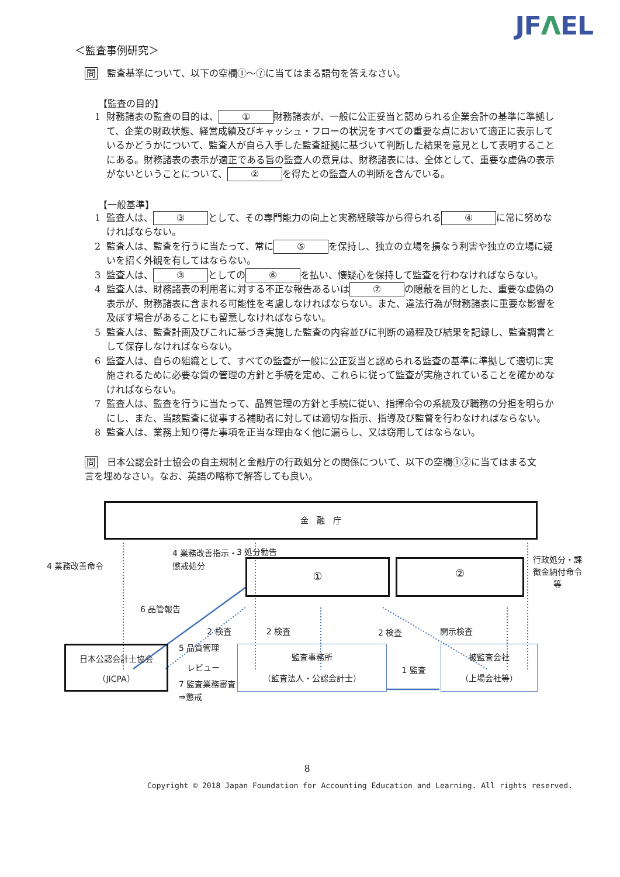JFΛEL
＜監査事例研究＞
問　監査基準について、以下の空欄①～⑦に当てはまる語句を答えなさい。
【監査の目的】
1 財務諸表の監査の目的は、 ① 財務諸表が、一般に公正妥当と認められる企業会計の基準に準拠して、企業の財政状態、経営成績及びキャッシュ・フローの状況をすべての重要な点において適正に表示しているかどうかについて、監査人が自ら入手した監査証拠に基づいて判断した結果を意見として表明することにある。財務諸表の表示が適正である旨の監査人の意見は、財務諸表には、全体として、重要な虚偽の表示がないということについて、 ② を得たとの監査人の判断を含んでいる。
【一般基準】
1 監査人は、 ③ として、その専門能力の向上と実務経験等から得られる ④ に常に努めなければならない。
2 監査人は、監査を行うに当たって、常に ⑤ を保持し、独立の立場を損なう利害や独立の立場に疑いを招く外観を有してはならない。
3 監査人は、 ③ としての ⑥ を払い、懐疑心を保持して監査を行わなければならない。
4 監査人は、財務諸表の利用者に対する不正な報告あるいは ⑦ の隠蔽を目的とした、重要な虚偽の表示が、財務諸表に含まれる可能性を考慮しなければならない。また、違法行為が財務諸表に重要な影響を及ぼす場合があることにも留意しなければならない。
5 監査人は、監査計画及びこれに基づき実施した監査の内容並びに判断の過程及び結果を記録し、監査調書として保存しなければならない。
6 監査人は、自らの組織として、すべての監査が一般に公正妥当と認められる監査の基準に準拠して適切に実施されるために必要な質の管理の方針と手続を定め、これらに従って監査が実施されていることを確かめなければならない。
7 監査人は、監査を行うに当たって、品質管理の方針と手続に従い、指揮命令の系統及び職務の分担を明らかにし、また、当該監査に従事する補助者に対しては適切な指示、指導及び監督を行わなければならない。
8 監査人は、業務上知り得た事項を正当な理由なく他に漏らし、又は窃用してはならない。
問　日本公認会計士協会の自主規制と金融庁の行政処分との関係について、以下の空欄①②に当てはまる文言を埋めなさい。なお、英語の略称で解答しても良い。
金　融　庁
4 業務改善命令
4 業務改善指示・懲戒処分
3 処分勧告
①
②
行政処分・課徴金納付命令等
6 品管報告
2 検査 2 検査 2 検査 開示検査
日本公認会計士協会
（JICPA）
5 品質管理
　レビュー
7 監査業務審査⇒懲戒
監査事務所
（監査法人・公認会計士）
1 監査
被監査会社
（上場会社等）
8
Copyright © 2018 Japan Foundation for Accounting Education and Learning. All rights reserved.